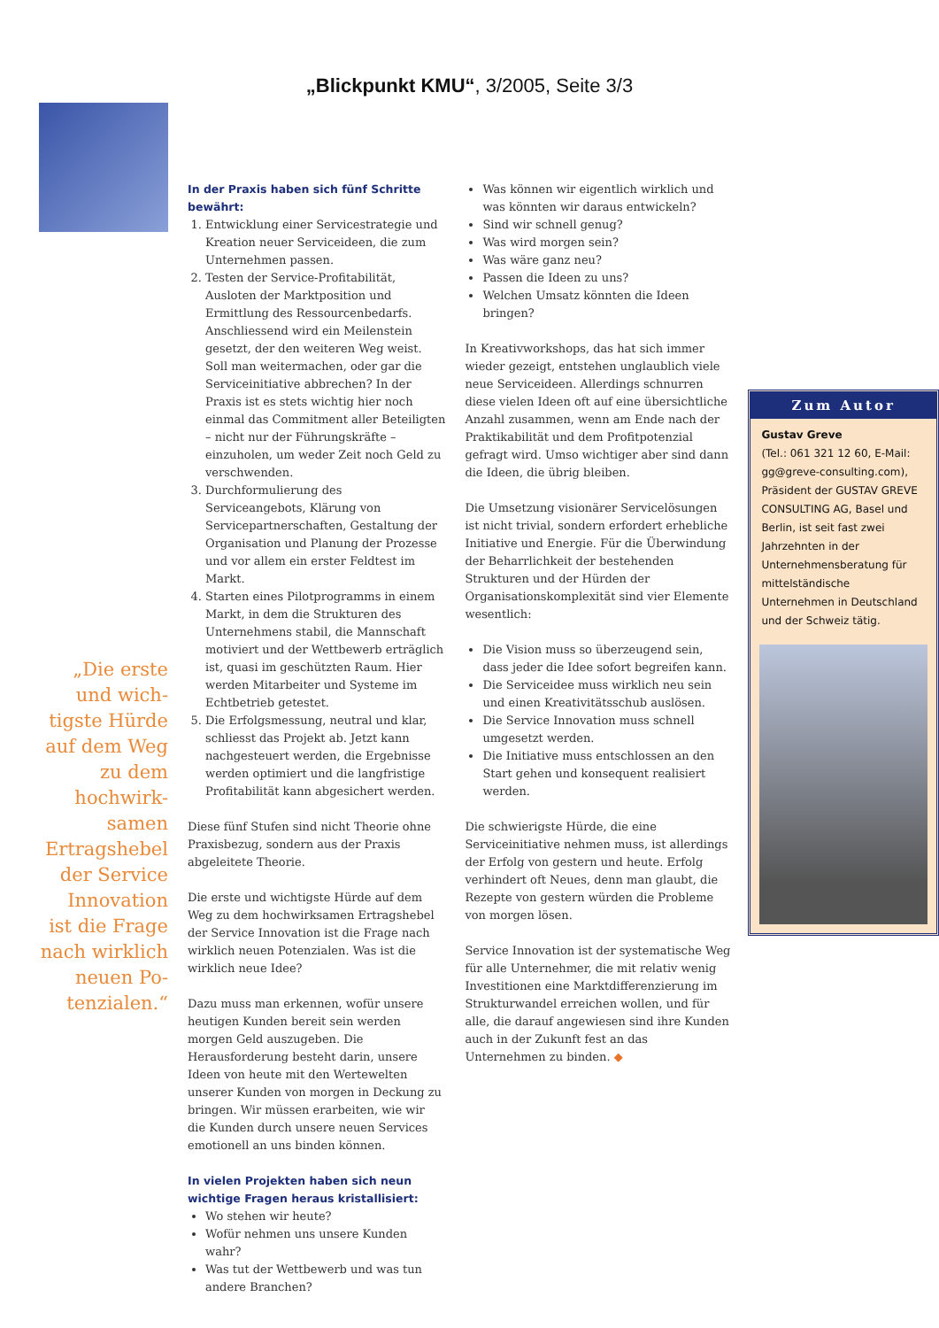„Blickpunkt KMU“, 3/2005, Seite 3/3
„Die erste und wich-tigste Hürde auf dem Weg zu dem hochwirk-samen Ertragshebel der Service Innovation ist die Frage nach wirklich neuen Po-tenzialen.“
In der Praxis haben sich fünf Schritte bewährt:
1. Entwicklung einer Servicestrategie und Kreation neuer Serviceideen, die zum Unternehmen passen.
2. Testen der Service-Profitabilität, Ausloten der Marktposition und Ermittlung des Ressourcenbedarfs. Anschliessend wird ein Meilenstein gesetzt, der den weiteren Weg weist. Soll man weitermachen, oder gar die Serviceinitiative abbrechen? In der Praxis ist es stets wichtig hier noch einmal das Commitment aller Beteiligten – nicht nur der Führungskräfte – einzuholen, um weder Zeit noch Geld zu verschwenden.
3. Durchformulierung des Serviceangebots, Klärung von Servicepartnerschaften, Gestaltung der Organisation und Planung der Prozesse und vor allem ein erster Feldtest im Markt.
4. Starten eines Pilotprogramms in einem Markt, in dem die Strukturen des Unternehmens stabil, die Mannschaft motiviert und der Wettbewerb erträglich ist, quasi im geschützten Raum. Hier werden Mitarbeiter und Systeme im Echtbetrieb getestet.
5. Die Erfolgsmessung, neutral und klar, schliesst das Projekt ab. Jetzt kann nachgesteuert werden, die Ergebnisse werden optimiert und die langfristige Profitabilität kann abgesichert werden.
Diese fünf Stufen sind nicht Theorie ohne Praxisbezug, sondern aus der Praxis abgeleitete Theorie.
Die erste und wichtigste Hürde auf dem Weg zu dem hochwirksamen Ertragshebel der Service Innovation ist die Frage nach wirklich neuen Potenzialen. Was ist die wirklich neue Idee?
Dazu muss man erkennen, wofür unsere heutigen Kunden bereit sein werden morgen Geld auszugeben. Die Herausforderung besteht darin, unsere Ideen von heute mit den Wertewelten unserer Kunden von morgen in Deckung zu bringen. Wir müssen erarbeiten, wie wir die Kunden durch unsere neuen Services emotionell an uns binden können.
In vielen Projekten haben sich neun wichtige Fragen heraus kristallisiert:
Wo stehen wir heute?
Wofür nehmen uns unsere Kunden wahr?
Was tut der Wettbewerb und was tun andere Branchen?
Was können wir eigentlich wirklich und was könnten wir daraus entwickeln?
Sind wir schnell genug?
Was wird morgen sein?
Was wäre ganz neu?
Passen die Ideen zu uns?
Welchen Umsatz könnten die Ideen bringen?
In Kreativworkshops, das hat sich immer wieder gezeigt, entstehen unglaublich viele neue Serviceideen. Allerdings schnurren diese vielen Ideen oft auf eine übersichtliche Anzahl zusammen, wenn am Ende nach der Praktikabilität und dem Profitpotenzial gefragt wird. Umso wichtiger aber sind dann die Ideen, die übrig bleiben.
Die Umsetzung visionärer Servicelösungen ist nicht trivial, sondern erfordert erhebliche Initiative und Energie. Für die Überwindung der Beharrlichkeit der bestehenden Strukturen und der Hürden der Organisationskomplexität sind vier Elemente wesentlich:
Die Vision muss so überzeugend sein, dass jeder die Idee sofort begreifen kann.
Die Serviceidee muss wirklich neu sein und einen Kreativitätsschub auslösen.
Die Service Innovation muss schnell umgesetzt werden.
Die Initiative muss entschlossen an den Start gehen und konsequent realisiert werden.
Die schwierigste Hürde, die eine Serviceinitiative nehmen muss, ist allerdings der Erfolg von gestern und heute. Erfolg verhindert oft Neues, denn man glaubt, die Rezepte von gestern würden die Probleme von morgen lösen.
Service Innovation ist der systematische Weg für alle Unternehmer, die mit relativ wenig Investitionen eine Marktdifferenzierung im Strukturwandel erreichen wollen, und für alle, die darauf angewiesen sind ihre Kunden auch in der Zukunft fest an das Unternehmen zu binden. ◆
Zum Autor
Gustav Greve
(Tel.: 061 321 12 60, E-Mail: gg@greve-consulting.com), Präsident der GUSTAV GREVE CONSULTING AG, Basel und Berlin, ist seit fast zwei Jahrzehnten in der Unternehmensberatung für mittelständische Unternehmen in Deutschland und der Schweiz tätig.